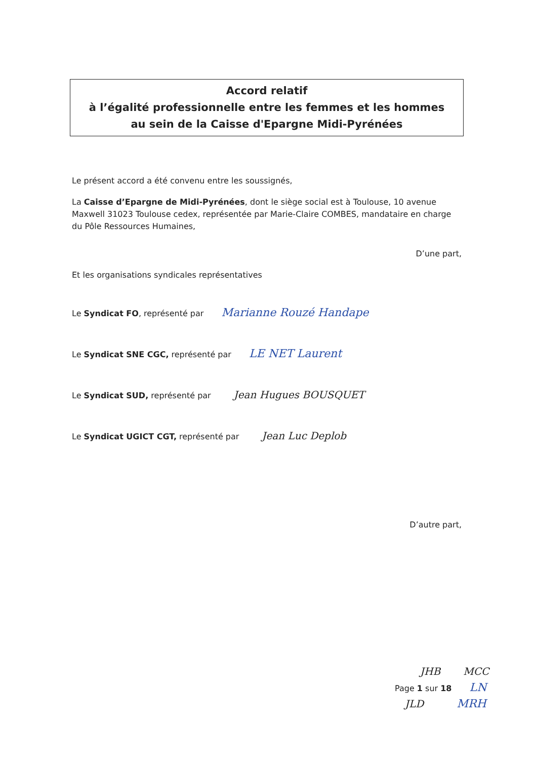Accord relatif
à l’égalité professionnelle entre les femmes et les hommes
au sein de la Caisse d'Epargne Midi-Pyrénées
Le présent accord a été convenu entre les soussignés,
La Caisse d’Epargne de Midi-Pyrénées, dont le siège social est à Toulouse, 10 avenue Maxwell 31023 Toulouse cedex, représentée par Marie-Claire COMBES, mandataire en charge du Pôle Ressources Humaines,
D’une part,
Et les organisations syndicales représentatives
Le Syndicat FO, représenté par Marianne Rouzé Handape
Le Syndicat SNE CGC, représenté par LE NET Laurent
Le Syndicat SUD, représenté par Jean Hugues BOUSQUET
Le Syndicat UGICT CGT, représenté par Jean Luc Deplob
D’autre part,
JHB MCC
Page 1 sur 18 LN
JLD MRH